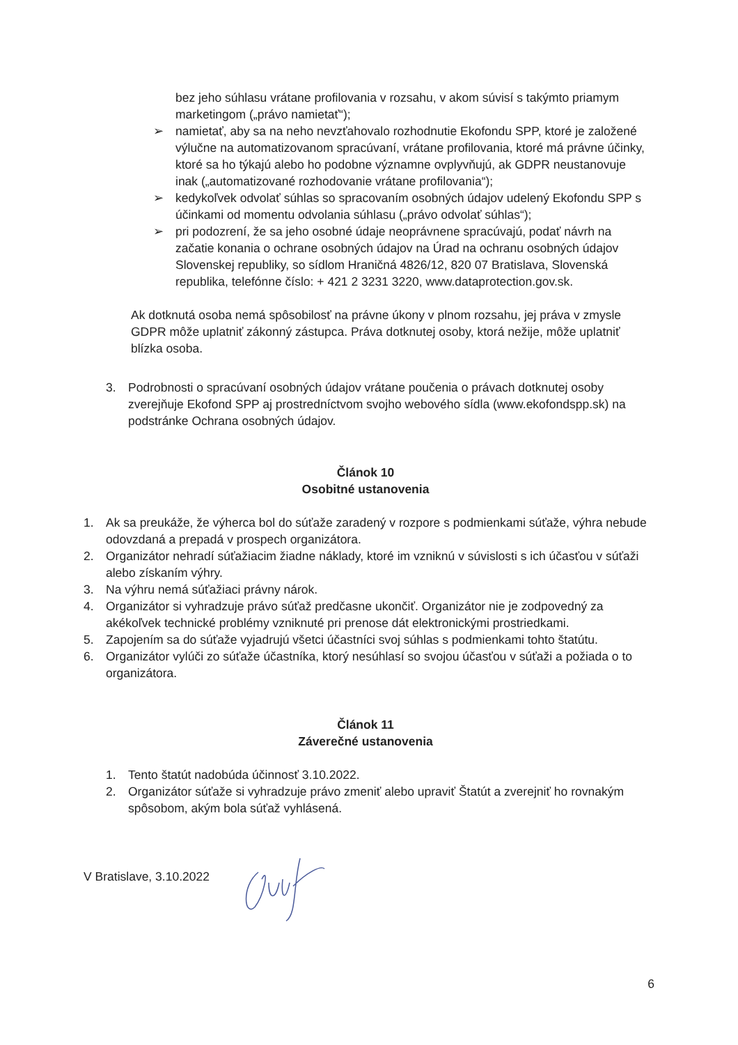bez jeho súhlasu vrátane profilovania v rozsahu, v akom súvisí s takýmto priamym marketingom („právo namietať“);
➢ namietať, aby sa na neho nevzťahovalo rozhodnutie Ekofondu SPP, ktoré je založené výlučne na automatizovanom spracúvaní, vrátane profilovania, ktoré má právne účinky, ktoré sa ho týkajú alebo ho podobne významne ovplyvňujú, ak GDPR neustanovuje inak („automatizované rozhodovanie vrátane profilovania“);
➢ kedykoľvek odvolať súhlas so spracovaním osobných údajov udelený Ekofondu SPP s účinkami od momentu odvolania súhlasu („právo odvolať súhlas“);
➢ pri podozrení, že sa jeho osobné údaje neoprávnene spracúvajú, podať návrh na začatie konania o ochrane osobných údajov na Úrad na ochranu osobných údajov Slovenskej republiky, so sídlom Hraničná 4826/12, 820 07 Bratislava, Slovenská republika, telefónne číslo: + 421 2 3231 3220, www.dataprotection.gov.sk.
Ak dotknutá osoba nemá spôsobilosť na právne úkony v plnom rozsahu, jej práva v zmysle GDPR môže uplatniť zákonný zástupca. Práva dotknutej osoby, ktorá nežije, môže uplatniť blízka osoba.
3. Podrobnosti o spracúvaní osobných údajov vrátane poučenia o právach dotknutej osoby zverejňuje Ekofond SPP aj prostredníctvom svojho webového sídla (www.ekofondspp.sk) na podstránke Ochrana osobných údajov.
Článok 10
Osobitné ustanovenia
1. Ak sa preukáže, že výherca bol do súťaže zaradený v rozpore s podmienkami súťaže, výhra nebude odovzdaná a prepadá v prospech organizátora.
2. Organizátor nehradí súťažiacim žiadne náklady, ktoré im vzniknú v súvislosti s ich účasťou v súťaži alebo získaním výhry.
3. Na výhru nemá súťažiaci právny nárok.
4. Organizátor si vyhradzuje právo súťaž predčasne ukončiť. Organizátor nie je zodpovedný za akékoľvek technické problémy vzniknuté pri prenose dát elektronickými prostriedkami.
5. Zapojením sa do súťaže vyjadrujú všetci účastníci svoj súhlas s podmienkami tohto štatútu.
6. Organizátor vylúči zo súťaže účastníka, ktorý nesúhlasí so svojou účasťou v súťaži a požiada o to organizátora.
Článok 11
Záverečné ustanovenia
1. Tento štatút nadobúda účinnosť 3.10.2022.
2. Organizátor súťaže si vyhradzuje právo zmeniť alebo upraviť Štatút a zverejniť ho rovnakým spôsobom, akým bola súťaž vyhlásená.
V Bratislave, 3.10.2022
6